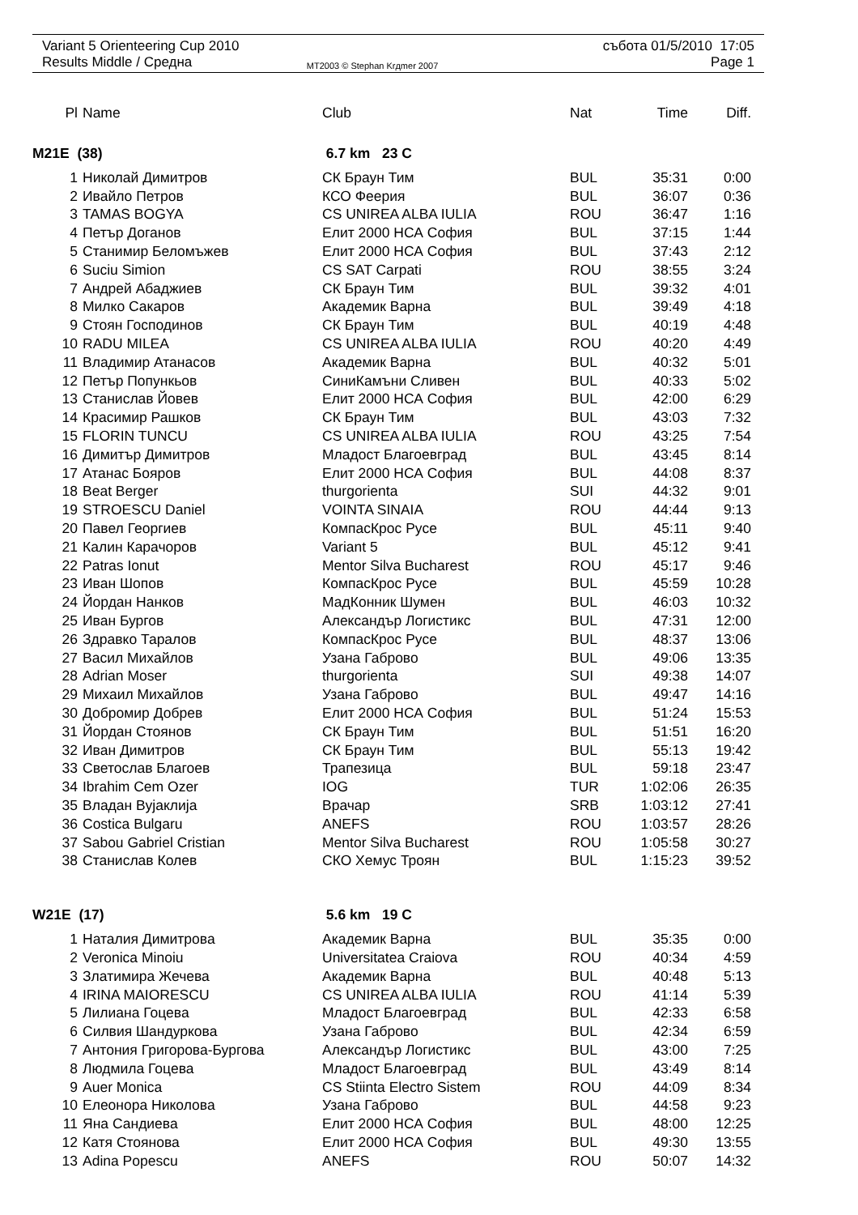Variant 5 Orienteering Cup 2010
Results Middle / Средна
MT2003 © Stephan Krдmer 2007
събота 01/5/2010 17:05
Page 1
| Pl | Name | Club | Nat | Time | Diff. |
| --- | --- | --- | --- | --- | --- |
| M21E (38) | | 6.7 km 23 C | | | |
| 1 | Николай Димитров | СК Браун Тим | BUL | 35:31 | 0:00 |
| 2 | Ивайло Петров | КСО Феерия | BUL | 36:07 | 0:36 |
| 3 | TAMAS BOGYA | CS UNIREA ALBA IULIA | ROU | 36:47 | 1:16 |
| 4 | Петър Доганов | Елит 2000 НСА София | BUL | 37:15 | 1:44 |
| 5 | Станимир Беломъжев | Елит 2000 НСА София | BUL | 37:43 | 2:12 |
| 6 | Suciu Simion | CS SAT Carpati | ROU | 38:55 | 3:24 |
| 7 | Андрей Абаджиев | СК Браун Тим | BUL | 39:32 | 4:01 |
| 8 | Милко Сакаров | Академик Варна | BUL | 39:49 | 4:18 |
| 9 | Стоян Господинов | СК Браун Тим | BUL | 40:19 | 4:48 |
| 10 | RADU MILEA | CS UNIREA ALBA IULIA | ROU | 40:20 | 4:49 |
| 11 | Владимир Атанасов | Академик Варна | BUL | 40:32 | 5:01 |
| 12 | Петър Попункьов | СиниКамъни Сливен | BUL | 40:33 | 5:02 |
| 13 | Станислав Йовев | Елит 2000 НСА София | BUL | 42:00 | 6:29 |
| 14 | Красимир Рашков | СК Браун Тим | BUL | 43:03 | 7:32 |
| 15 | FLORIN TUNCU | CS UNIREA ALBA IULIA | ROU | 43:25 | 7:54 |
| 16 | Димитър Димитров | Младост Благоевград | BUL | 43:45 | 8:14 |
| 17 | Атанас Бояров | Елит 2000 НСА София | BUL | 44:08 | 8:37 |
| 18 | Beat Berger | thurgorienta | SUI | 44:32 | 9:01 |
| 19 | STROESCU Daniel | VOINTA SINAIA | ROU | 44:44 | 9:13 |
| 20 | Павел Георгиев | КомпасКрос Русе | BUL | 45:11 | 9:40 |
| 21 | Калин Карачоров | Variant 5 | BUL | 45:12 | 9:41 |
| 22 | Patras Ionut | Mentor Silva Bucharest | ROU | 45:17 | 9:46 |
| 23 | Иван Шопов | КомпасКрос Русе | BUL | 45:59 | 10:28 |
| 24 | Йордан Нанков | МадКонник Шумен | BUL | 46:03 | 10:32 |
| 25 | Иван Бургов | Александър Логистикс | BUL | 47:31 | 12:00 |
| 26 | Здравко Таралов | КомпасКрос Русе | BUL | 48:37 | 13:06 |
| 27 | Васил Михайлов | Узана Габрово | BUL | 49:06 | 13:35 |
| 28 | Adrian Moser | thurgorienta | SUI | 49:38 | 14:07 |
| 29 | Михаил Михайлов | Узана Габрово | BUL | 49:47 | 14:16 |
| 30 | Добромир Добрев | Елит 2000 НСА София | BUL | 51:24 | 15:53 |
| 31 | Йордан Стоянов | СК Браун Тим | BUL | 51:51 | 16:20 |
| 32 | Иван Димитров | СК Браун Тим | BUL | 55:13 | 19:42 |
| 33 | Светослав Благоев | Трапезица | BUL | 59:18 | 23:47 |
| 34 | Ibrahim Cem Ozer | IOG | TUR | 1:02:06 | 26:35 |
| 35 | Владан Вујаклија | Врачар | SRB | 1:03:12 | 27:41 |
| 36 | Costica Bulgaru | ANEFS | ROU | 1:03:57 | 28:26 |
| 37 | Sabou Gabriel Cristian | Mentor Silva Bucharest | ROU | 1:05:58 | 30:27 |
| 38 | Станислав Колев | СКО Хемус Троян | BUL | 1:15:23 | 39:52 |
| W21E (17) | | 5.6 km 19 C | | | |
| 1 | Наталия Димитрова | Академик Варна | BUL | 35:35 | 0:00 |
| 2 | Veronica Minoiu | Universitatea Craiova | ROU | 40:34 | 4:59 |
| 3 | Златимира Жечева | Академик Варна | BUL | 40:48 | 5:13 |
| 4 | IRINA MAIORESCU | CS UNIREA ALBA IULIA | ROU | 41:14 | 5:39 |
| 5 | Лилиана Гоцева | Младост Благоевград | BUL | 42:33 | 6:58 |
| 6 | Силвия Шандуркова | Узана Габрово | BUL | 42:34 | 6:59 |
| 7 | Антония Григорова-Бургова | Александър Логистикс | BUL | 43:00 | 7:25 |
| 8 | Людмила Гоцева | Младост Благоевград | BUL | 43:49 | 8:14 |
| 9 | Auer Monica | CS Stiinta Electro Sistem | ROU | 44:09 | 8:34 |
| 10 | Елеонора Николова | Узана Габрово | BUL | 44:58 | 9:23 |
| 11 | Яна Сандиева | Елит 2000 НСА София | BUL | 48:00 | 12:25 |
| 12 | Катя Стоянова | Елит 2000 НСА София | BUL | 49:30 | 13:55 |
| 13 | Adina Popescu | ANEFS | ROU | 50:07 | 14:32 |